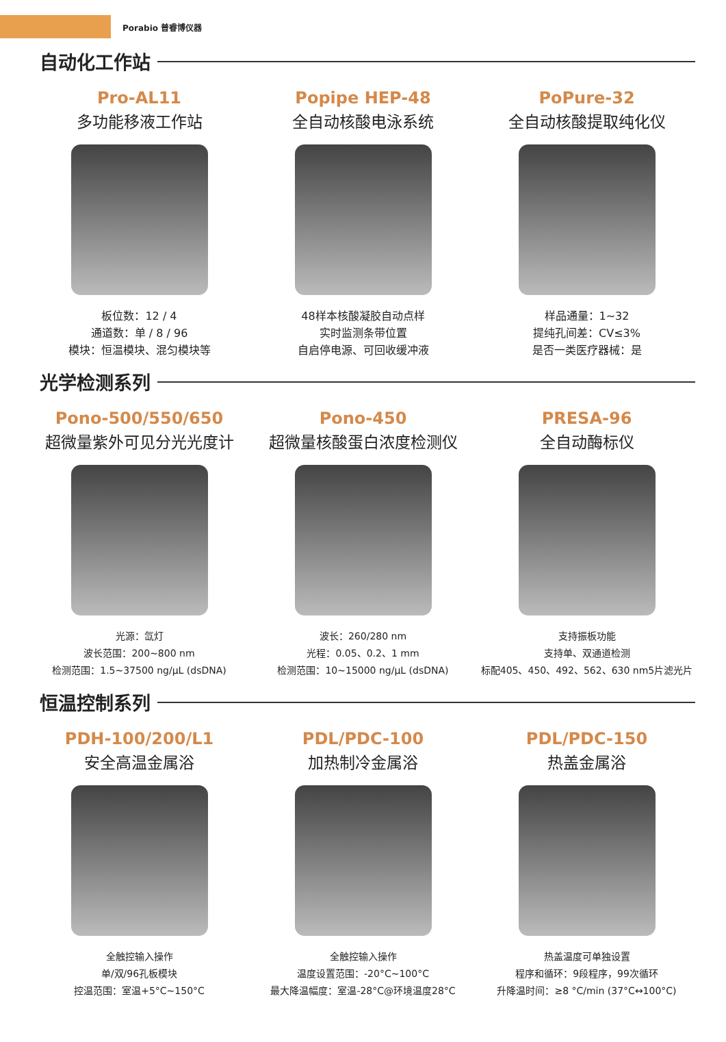Porabio 普睿博仪器
自动化工作站
Pro-AL11
多功能移液工作站
板位数：12 / 4
通道数：单 / 8 / 96
模块：恒温模块、混匀模块等
Popipe HEP-48
全自动核酸电泳系统
48样本核酸凝胶自动点样
实时监测条带位置
自启停电源、可回收缓冲液
PoPure-32
全自动核酸提取纯化仪
样品通量：1~32
提纯孔间差：CV≤3%
是否一类医疗器械：是
光学检测系列
Pono-500/550/650
超微量紫外可见分光光度计
光源：氙灯
波长范围：200~800 nm
检测范围：1.5~37500 ng/μL (dsDNA)
Pono-450
超微量核酸蛋白浓度检测仪
波长：260/280 nm
光程：0.05、0.2、1 mm
检测范围：10~15000 ng/μL (dsDNA)
PRESA-96
全自动酶标仪
支持振板功能
支持单、双通道检测
标配405、450、492、562、630 nm5片滤光片
恒温控制系列
PDH-100/200/L1
安全高温金属浴
全触控输入操作
单/双/96孔板模块
控温范围：室温+5°C~150°C
PDL/PDC-100
加热制冷金属浴
全触控输入操作
温度设置范围：-20°C~100°C
最大降温幅度：室温-28°C@环境温度28°C
PDL/PDC-150
热盖金属浴
热盖温度可单独设置
程序和循环：9段程序，99次循环
升降温时间：≥8 °C/min (37°C↔100°C)